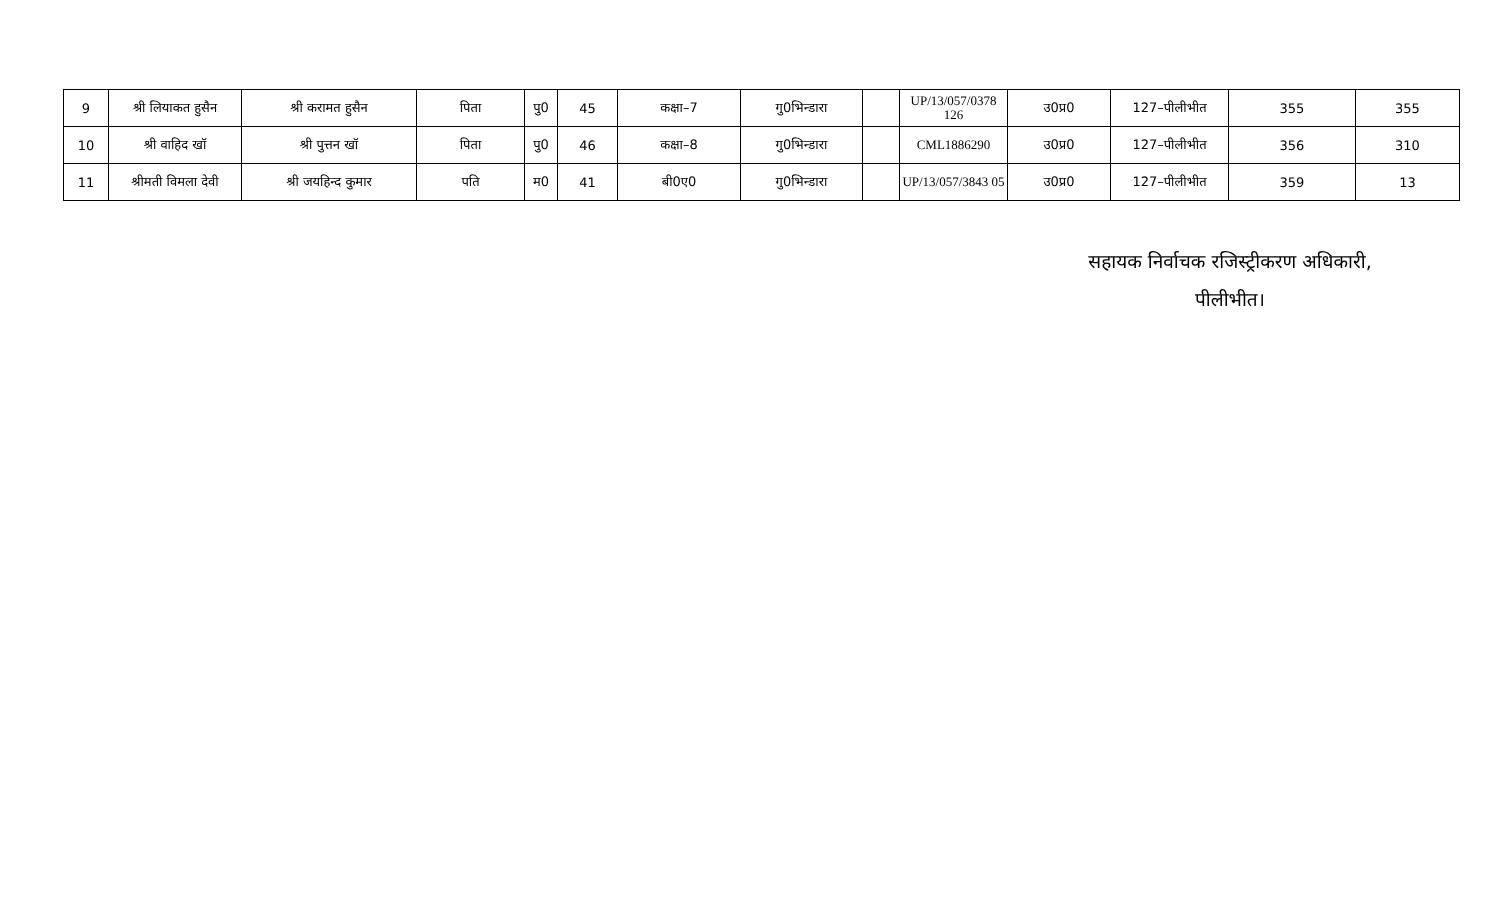| 9 | श्री लियाकत हुसैन | श्री करामत हुसैन | पिता | पु0 | 45 | कक्षा–7 | गु0भिन्डारा | | UP/13/057/0378 126 | उ0प्र0 | 127–पीलीभीत | 355 | 355 |
| 10 | श्री वाहिद खॉ | श्री पुत्तन खॉ | पिता | पु0 | 46 | कक्षा–8 | गु0भिन्डारा | | CML1886290 | उ0प्र0 | 127–पीलीभीत | 356 | 310 |
| 11 | श्रीमती विमला देवी | श्री जयहिन्द कुमार | पति | म0 | 41 | बी0ए0 | गु0भिन्डारा | | UP/13/057/3843 05 | उ0प्र0 | 127–पीलीभीत | 359 | 13 |
सहायक निर्वाचक रजिस्ट्रीकरण अधिकारी,
पीलीभीत।